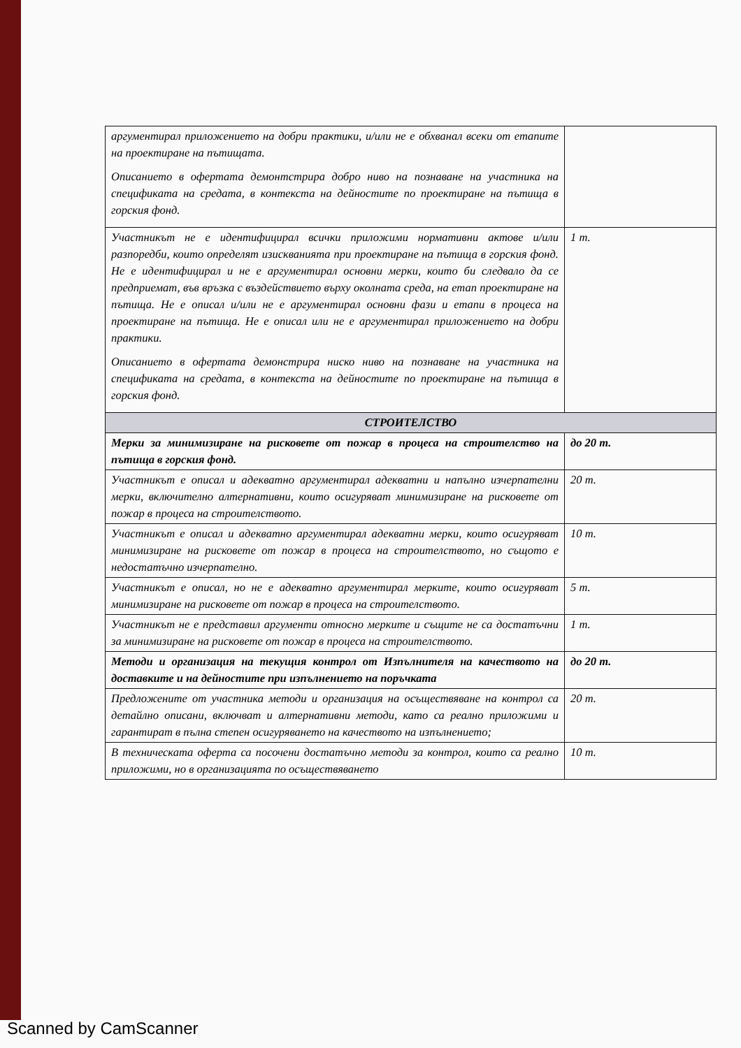| аргументирал приложението на добри практики, и/или не е обхванал всеки от етапите на проектиране на пътищата. Описанието в офертата демонтстрира добро ниво на познаване на участника на спецификата на средата, в контекста на дейностите по проектиране на пътища в горския фонд. | |
| Участникът не е идентифицирал всички приложими нормативни актове и/или разпоредби, които определят изискванията при проектиране на пътища в горския фонд. Не е идентифицирал и не е аргументирал основни мерки, които би следвало да се предприемат, във връзка с въздействието върху околната среда, на етап проектиране на пътища. Не е описал и/или не е аргументирал основни фази и етапи в процеса на проектиране на пътища. Не е описал или не е аргументирал приложението на добри практики. Описанието в офертата демонстрира ниско ниво на познаване на участника на спецификата на средата, в контекста на дейностите по проектиране на пътища в горския фонд. | 1 т. |
| СТРОИТЕЛСТВО | |
| Мерки за минимизиране на рисковете от пожар в процеса на строителство на пътища в горския фонд. | до 20 т. |
| Участникът е описал и адекватно аргументирал адекватни и напълно изчерпателни мерки, включително алтернативни, които осигуряват минимизиране на рисковете от пожар в процеса на строителството. | 20 т. |
| Участникът е описал и адекватно аргументирал адекватни мерки, които осигуряват минимизиране на рисковете от пожар в процеса на строителството, но същото е недостатъчно изчерпателно. | 10 т. |
| Участникът е описал, но не е адекватно аргументирал мерките, които осигуряват минимизиране на рисковете от пожар в процеса на строителството. | 5 т. |
| Участникът не е представил аргументи относно мерките и същите не са достатъчни за минимизиране на рисковете от пожар в процеса на строителството. | 1 т. |
| Методи и организация на текущия контрол от Изпълнителя на качеството на доставките и на дейностите при изпълнението на поръчката | до 20 т. |
| Предложените от участника методи и организация на осъществяване на контрол са детайлно описани, включват и алтернативни методи, като са реално приложими и гарантират в пълна степен осигуряването на качеството на изпълнението; | 20 т. |
| В техническата оферта са посочени достатъчно методи за контрол, които са реално приложими, но в организацията по осъществяването | 10 т. |
Scanned by CamScanner